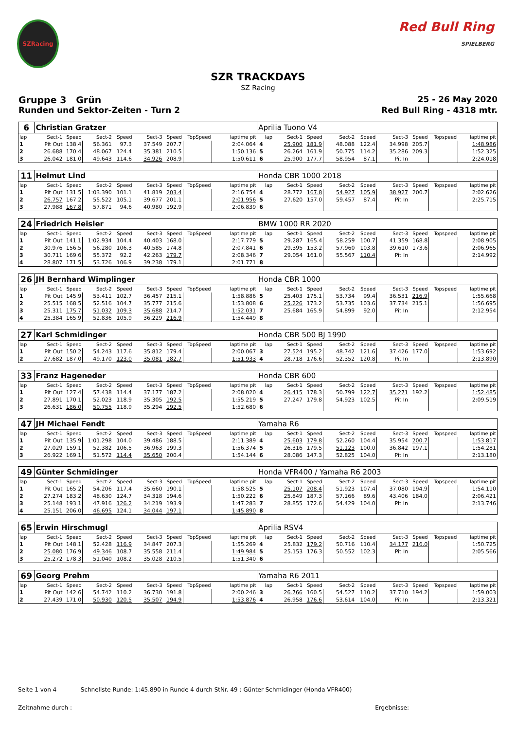SZRacing
Red Bull Ring
SPIELBERG
SZR TRACKDAYS
SZ Racing
Gruppe 3 Grün 25 - 26 May 2020
Runden und Sektor-Zeiten - Turn 2 Red Bull Ring - 4318 mtr.
| 6 | Christian Gratzer | | | | | | | | Aprilia Tuono V4 | | | | | | | | |
| lap | Sect-1 | Speed | Sect-2 | Speed | Sect-3 | Speed | TopSpeed | laptime pit | lap | Sect-1 | Speed | Sect-2 | Speed | Sect-3 | Speed | Topspeed | laptime pit |
| 1 | Pit Out | 138.4 | 56.361 | 97.3 | 37.549 | 207.7 | | 2:04.064 | 4 | 25.900 | 181.9 | 48.088 | 122.4 | 34.998 | 205.7 | | 1:48.986 |
| 2 | 26.688 | 170.4 | 48.067 | 124.4 | 35.381 | 210.5 | | 1:50.136 | 5 | 26.264 | 161.9 | 50.775 | 114.2 | 35.286 | 209.3 | | 1:52.325 |
| 3 | 26.042 | 181.0 | 49.643 | 114.6 | 34.926 | 208.9 | | 1:50.611 | 6 | 25.900 | 177.7 | 58.954 | 87.1 | Pit In | | | 2:24.018 |
| 11 | Helmut Lind | | | | | | | | Honda CBR 1000 2018 | | | | | | | | |
| lap | Sect-1 | Speed | Sect-2 | Speed | Sect-3 | Speed | TopSpeed | laptime pit | lap | Sect-1 | Speed | Sect-2 | Speed | Sect-3 | Speed | Topspeed | laptime pit |
| 1 | Pit Out | 131.5 | 1:03.390 | 101.1 | 41.819 | 203.4 | | 2:16.754 | 4 | 28.772 | 167.8 | 54.927 | 105.9 | 38.927 | 200.7 | | 2:02.626 |
| 2 | 26.757 | 167.2 | 55.522 | 105.1 | 39.677 | 201.1 | | 2:01.956 | 5 | 27.620 | 157.0 | 59.457 | 87.4 | Pit In | | | 2:25.715 |
| 3 | 27.988 | 167.8 | 57.871 | 94.6 | 40.980 | 192.9 | | 2:06.839 | 6 | | | | | | | | |
| 24 | Friedrich Heisler | | | | | | | | BMW 1000 RR 2020 | | | | | | | | |
| lap | Sect-1 | Speed | Sect-2 | Speed | Sect-3 | Speed | TopSpeed | laptime pit | lap | Sect-1 | Speed | Sect-2 | Speed | Sect-3 | Speed | Topspeed | laptime pit |
| 1 | Pit Out | 141.1 | 1:02.934 | 104.4 | 40.403 | 168.0 | | 2:17.779 | 5 | 29.287 | 165.4 | 58.259 | 100.7 | 41.359 | 168.8 | | 2:08.905 |
| 2 | 30.976 | 156.5 | 56.280 | 106.3 | 40.585 | 174.8 | | 2:07.841 | 6 | 29.395 | 153.2 | 57.960 | 103.8 | 39.610 | 173.6 | | 2:06.965 |
| 3 | 30.711 | 169.6 | 55.372 | 92.2 | 42.263 | 179.7 | | 2:08.346 | 7 | 29.054 | 161.0 | 55.567 | 110.4 | Pit In | | | 2:14.992 |
| 4 | 28.807 | 171.5 | 53.726 | 106.9 | 39.238 | 179.1 | | 2:01.771 | 8 | | | | | | | | |
| 26 | JH Bernhard Wimplinger | | | | | | | | Honda CBR 1000 | | | | | | | | |
| lap | Sect-1 | Speed | Sect-2 | Speed | Sect-3 | Speed | TopSpeed | laptime pit | lap | Sect-1 | Speed | Sect-2 | Speed | Sect-3 | Speed | Topspeed | laptime pit |
| 1 | Pit Out | 145.9 | 53.411 | 102.7 | 36.457 | 215.1 | | 1:58.886 | 5 | 25.403 | 175.1 | 53.734 | 99.4 | 36.531 | 216.9 | | 1:55.668 |
| 2 | 25.515 | 168.5 | 52.516 | 104.7 | 35.777 | 215.6 | | 1:53.808 | 6 | 25.226 | 173.2 | 53.735 | 103.6 | 37.734 | 215.1 | | 1:56.695 |
| 3 | 25.311 | 175.7 | 51.032 | 109.3 | 35.688 | 214.7 | | 1:52.031 | 7 | 25.684 | 165.9 | 54.899 | 92.0 | Pit In | | | 2:12.954 |
| 4 | 25.384 | 165.9 | 52.836 | 105.9 | 36.229 | 216.9 | | 1:54.449 | 8 | | | | | | | | |
| 27 | Karl Schmidinger | | | | | | | | Honda CBR 500 BJ 1990 | | | | | | | | |
| lap | Sect-1 | Speed | Sect-2 | Speed | Sect-3 | Speed | TopSpeed | laptime pit | lap | Sect-1 | Speed | Sect-2 | Speed | Sect-3 | Speed | Topspeed | laptime pit |
| 1 | Pit Out | 150.2 | 54.243 | 117.6 | 35.812 | 179.4 | | 2:00.067 | 3 | 27.524 | 195.2 | 48.742 | 121.6 | 37.426 | 177.0 | | 1:53.692 |
| 2 | 27.682 | 187.0 | 49.170 | 123.0 | 35.081 | 182.7 | | 1:51.933 | 4 | 28.718 | 176.6 | 52.352 | 120.8 | Pit In | | | 2:13.890 |
| 33 | Franz Hageneder | | | | | | | | Honda CBR 600 | | | | | | | | |
| lap | Sect-1 | Speed | Sect-2 | Speed | Sect-3 | Speed | TopSpeed | laptime pit | lap | Sect-1 | Speed | Sect-2 | Speed | Sect-3 | Speed | Topspeed | laptime pit |
| 1 | Pit Out | 127.4 | 57.438 | 114.4 | 37.177 | 187.2 | | 2:08.020 | 4 | 26.415 | 178.3 | 50.799 | 122.7 | 35.271 | 192.2 | | 1:52.485 |
| 2 | 27.891 | 170.1 | 52.023 | 118.9 | 35.305 | 192.5 | | 1:55.219 | 5 | 27.247 | 179.8 | 54.923 | 102.5 | Pit In | | | 2:09.519 |
| 3 | 26.631 | 186.0 | 50.755 | 118.9 | 35.294 | 192.5 | | 1:52.680 | 6 | | | | | | | | |
| 47 | JH Michael Fendt | | | | | | | | Yamaha R6 | | | | | | | | |
| lap | Sect-1 | Speed | Sect-2 | Speed | Sect-3 | Speed | TopSpeed | laptime pit | lap | Sect-1 | Speed | Sect-2 | Speed | Sect-3 | Speed | Topspeed | laptime pit |
| 1 | Pit Out | 135.9 | 1:01.298 | 104.0 | 39.486 | 188.5 | | 2:11.389 | 4 | 25.603 | 179.8 | 52.260 | 104.4 | 35.954 | 200.7 | | 1:53.817 |
| 2 | 27.029 | 159.1 | 52.382 | 106.5 | 36.963 | 199.3 | | 1:56.374 | 5 | 26.316 | 179.5 | 51.123 | 100.0 | 36.842 | 197.1 | | 1:54.281 |
| 3 | 26.922 | 169.1 | 51.572 | 114.4 | 35.650 | 200.4 | | 1:54.144 | 6 | 28.086 | 147.3 | 52.825 | 104.0 | Pit In | | | 2:13.180 |
| 49 | Günter Schmidinger | | | | | | | | Honda VFR400 / Yamaha R6 2003 | | | | | | | | |
| lap | Sect-1 | Speed | Sect-2 | Speed | Sect-3 | Speed | TopSpeed | laptime pit | lap | Sect-1 | Speed | Sect-2 | Speed | Sect-3 | Speed | Topspeed | laptime pit |
| 1 | Pit Out | 165.2 | 54.206 | 117.4 | 35.660 | 190.1 | | 1:58.525 | 5 | 25.107 | 208.4 | 51.923 | 107.4 | 37.080 | 194.9 | | 1:54.110 |
| 2 | 27.274 | 183.2 | 48.630 | 124.7 | 34.318 | 194.6 | | 1:50.222 | 6 | 25.849 | 187.3 | 57.166 | 89.6 | 43.406 | 184.0 | | 2:06.421 |
| 3 | 25.148 | 193.1 | 47.916 | 126.2 | 34.219 | 193.9 | | 1:47.283 | 7 | 28.855 | 172.6 | 54.429 | 104.0 | Pit In | | | 2:13.746 |
| 4 | 25.151 | 206.0 | 46.695 | 124.1 | 34.044 | 197.1 | | 1:45.890 | 8 | | | | | | | | |
| 65 | Erwin Hirschmugl | | | | | | | | Aprilia RSV4 | | | | | | | | |
| lap | Sect-1 | Speed | Sect-2 | Speed | Sect-3 | Speed | TopSpeed | laptime pit | lap | Sect-1 | Speed | Sect-2 | Speed | Sect-3 | Speed | Topspeed | laptime pit |
| 1 | Pit Out | 148.1 | 52.428 | 116.9 | 34.847 | 207.3 | | 1:55.269 | 4 | 25.832 | 179.2 | 50.716 | 110.4 | 34.177 | 216.0 | | 1:50.725 |
| 2 | 25.080 | 176.9 | 49.346 | 108.7 | 35.558 | 211.4 | | 1:49.984 | 5 | 25.153 | 176.3 | 50.552 | 102.3 | Pit In | | | 2:05.566 |
| 3 | 25.272 | 178.3 | 51.040 | 108.2 | 35.028 | 210.5 | | 1:51.340 | 6 | | | | | | | | |
| 69 | Georg Prehm | | | | | | | | Yamaha R6 2011 | | | | | | | | |
| lap | Sect-1 | Speed | Sect-2 | Speed | Sect-3 | Speed | TopSpeed | laptime pit | lap | Sect-1 | Speed | Sect-2 | Speed | Sect-3 | Speed | Topspeed | laptime pit |
| 1 | Pit Out | 142.6 | 54.742 | 110.2 | 36.730 | 191.8 | | 2:00.246 | 3 | 26.766 | 160.5 | 54.527 | 110.2 | 37.710 | 194.2 | | 1:59.003 |
| 2 | 27.439 | 171.0 | 50.930 | 120.5 | 35.507 | 194.9 | | 1:53.876 | 4 | 26.958 | 176.6 | 53.614 | 104.0 | Pit In | | | 2:13.321 |
Seite 1 von 4 Schnellste Runde: 1:45.890 in Runde 4 durch StNr. 49 : Günter Schmidinger (Honda VFR400)
Zeitnahme durch : Ergebnisse: